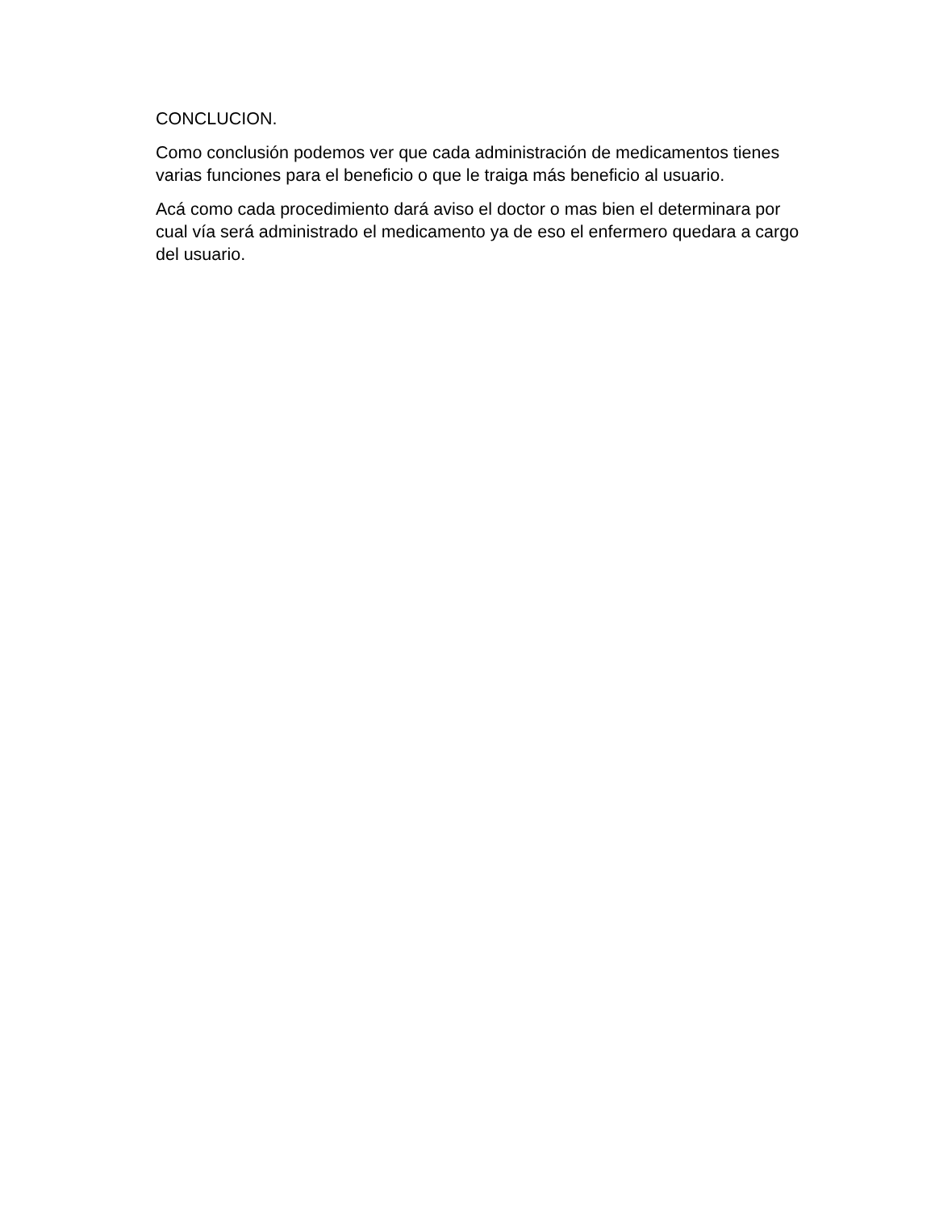CONCLUCION.
Como conclusión podemos ver que cada administración de medicamentos tienes varias funciones para el beneficio o que le traiga más beneficio al usuario.
Acá como cada procedimiento dará aviso el doctor o mas bien el determinara por cual vía será administrado el medicamento ya de eso el enfermero quedara a cargo del usuario.